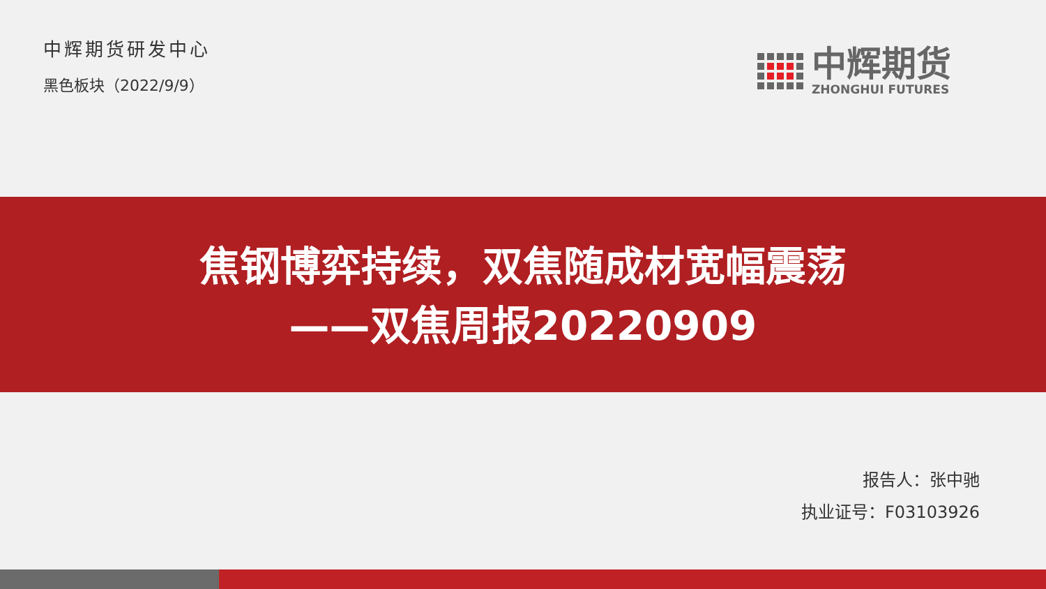中辉期货研发中心
黑色板块（2022/9/9）
中辉期货
ZHONGHUI FUTURES
焦钢博弈持续，双焦随成材宽幅震荡
——双焦周报20220909
报告人：张中驰
执业证号：F03103926